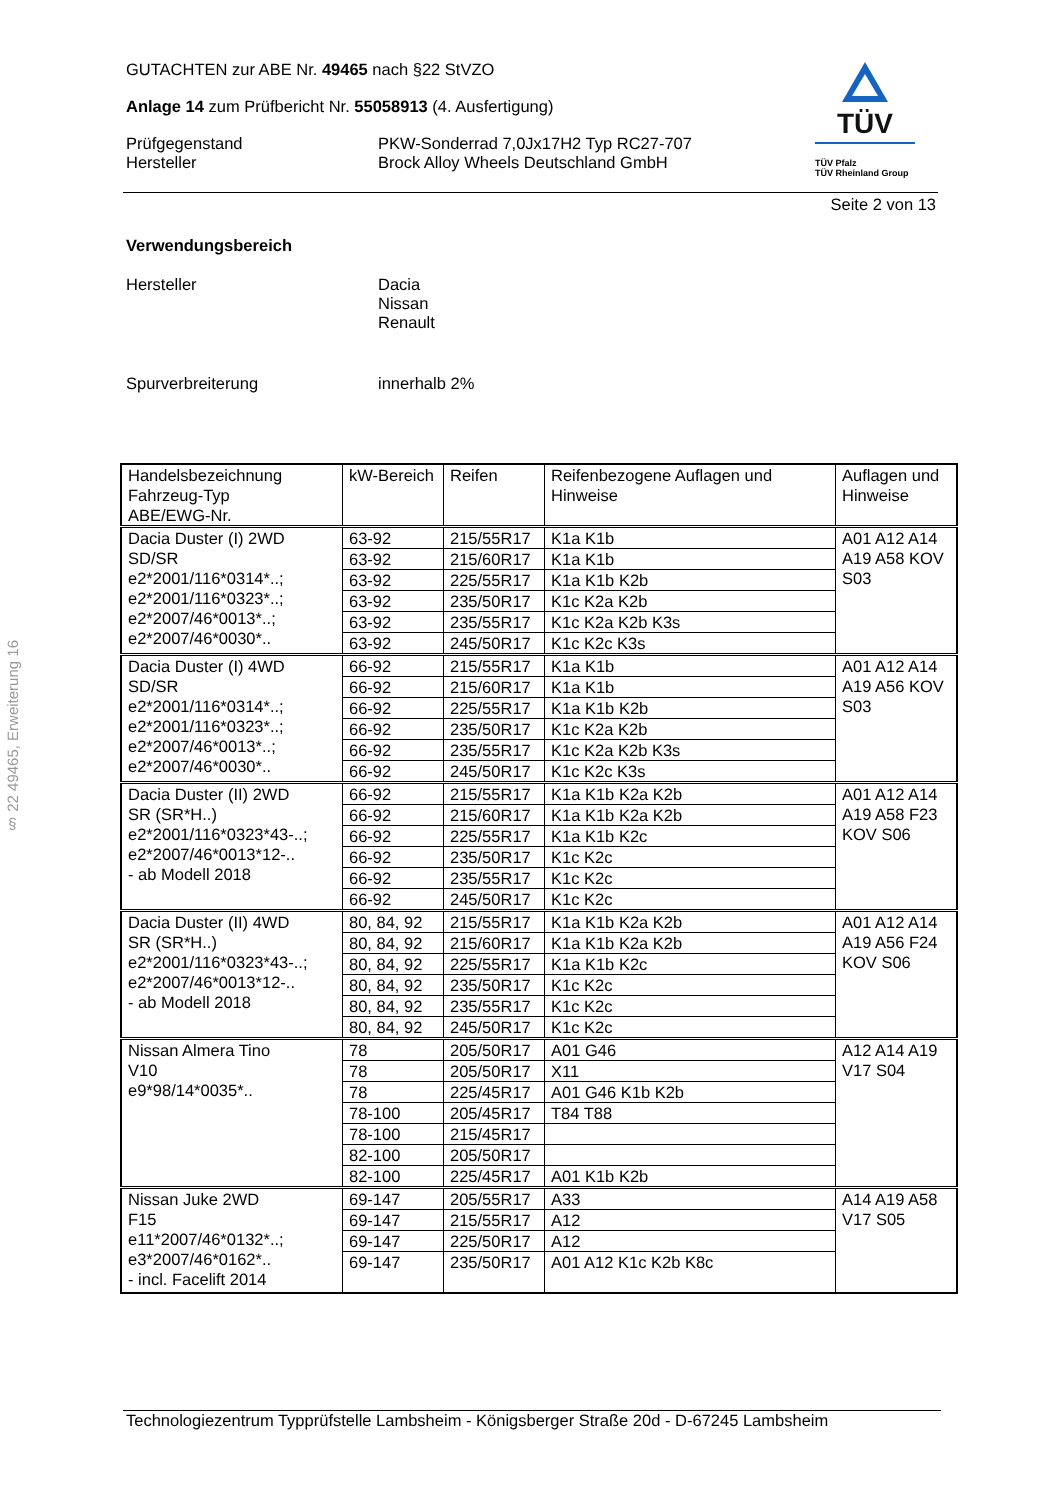§ 22 49465, Erweiterung 16
TÜV
TÜV Pfalz
TÜV Rheinland Group
GUTACHTEN zur ABE Nr. 49465 nach §22 StVZO
Anlage 14 zum Prüfbericht Nr. 55058913 (4. Ausfertigung)
Prüfgegenstand
Hersteller
PKW-Sonderrad 7,0Jx17H2 Typ RC27-707
Brock Alloy Wheels Deutschland GmbH
Seite 2 von 13
Verwendungsbereich
Hersteller Dacia
Nissan
Renault
Spurverbreiterung innerhalb 2%
| Handelsbezeichnung Fahrzeug-Typ ABE/EWG-Nr. | kW-Bereich | Reifen | Reifenbezogene Auflagen und Hinweise | Auflagen und Hinweise |
| Dacia Duster (I) 2WD SD/SR e2*2001/116*0314*..; e2*2001/116*0323*..; e2*2007/46*0013*..; e2*2007/46*0030*.. | 63-92 | 215/55R17 | K1a K1b | A01 A12 A14 A19 A58 KOV S03 |
| | 63-92 | 215/60R17 | K1a K1b | |
| | 63-92 | 225/55R17 | K1a K1b K2b | |
| | 63-92 | 235/50R17 | K1c K2a K2b | |
| | 63-92 | 235/55R17 | K1c K2a K2b K3s | |
| | 63-92 | 245/50R17 | K1c K2c K3s | |
| Dacia Duster (I) 4WD SD/SR e2*2001/116*0314*..; e2*2001/116*0323*..; e2*2007/46*0013*..; e2*2007/46*0030*.. | 66-92 | 215/55R17 | K1a K1b | A01 A12 A14 A19 A56 KOV S03 |
| | 66-92 | 215/60R17 | K1a K1b | |
| | 66-92 | 225/55R17 | K1a K1b K2b | |
| | 66-92 | 235/50R17 | K1c K2a K2b | |
| | 66-92 | 235/55R17 | K1c K2a K2b K3s | |
| | 66-92 | 245/50R17 | K1c K2c K3s | |
| Dacia Duster (II) 2WD SR (SR*H..) e2*2001/116*0323*43-..; e2*2007/46*0013*12-.. - ab Modell 2018 | 66-92 | 215/55R17 | K1a K1b K2a K2b | A01 A12 A14 A19 A58 F23 KOV S06 |
| | 66-92 | 215/60R17 | K1a K1b K2a K2b | |
| | 66-92 | 225/55R17 | K1a K1b K2c | |
| | 66-92 | 235/50R17 | K1c K2c | |
| | 66-92 | 235/55R17 | K1c K2c | |
| | 66-92 | 245/50R17 | K1c K2c | |
| Dacia Duster (II) 4WD SR (SR*H..) e2*2001/116*0323*43-..; e2*2007/46*0013*12-.. - ab Modell 2018 | 80, 84, 92 | 215/55R17 | K1a K1b K2a K2b | A01 A12 A14 A19 A56 F24 KOV S06 |
| | 80, 84, 92 | 215/60R17 | K1a K1b K2a K2b | |
| | 80, 84, 92 | 225/55R17 | K1a K1b K2c | |
| | 80, 84, 92 | 235/50R17 | K1c K2c | |
| | 80, 84, 92 | 235/55R17 | K1c K2c | |
| | 80, 84, 92 | 245/50R17 | K1c K2c | |
| Nissan Almera Tino V10 e9*98/14*0035*.. | 78 | 205/50R17 | A01 G46 | A12 A14 A19 V17 S04 |
| | 78 | 205/50R17 | X11 | |
| | 78 | 225/45R17 | A01 G46 K1b K2b | |
| | 78-100 | 205/45R17 | T84 T88 | |
| | 78-100 | 215/45R17 | | |
| | 82-100 | 205/50R17 | | |
| | 82-100 | 225/45R17 | A01 K1b K2b | |
| Nissan Juke 2WD F15 e11*2007/46*0132*..; e3*2007/46*0162*.. - incl. Facelift 2014 | 69-147 | 205/55R17 | A33 | A14 A19 A58 V17 S05 |
| | 69-147 | 215/55R17 | A12 | |
| | 69-147 | 225/50R17 | A12 | |
| | 69-147 | 235/50R17 | A01 A12 K1c K2b K8c | |
Technologiezentrum Typprüfstelle Lambsheim - Königsberger Straße 20d - D-67245 Lambsheim